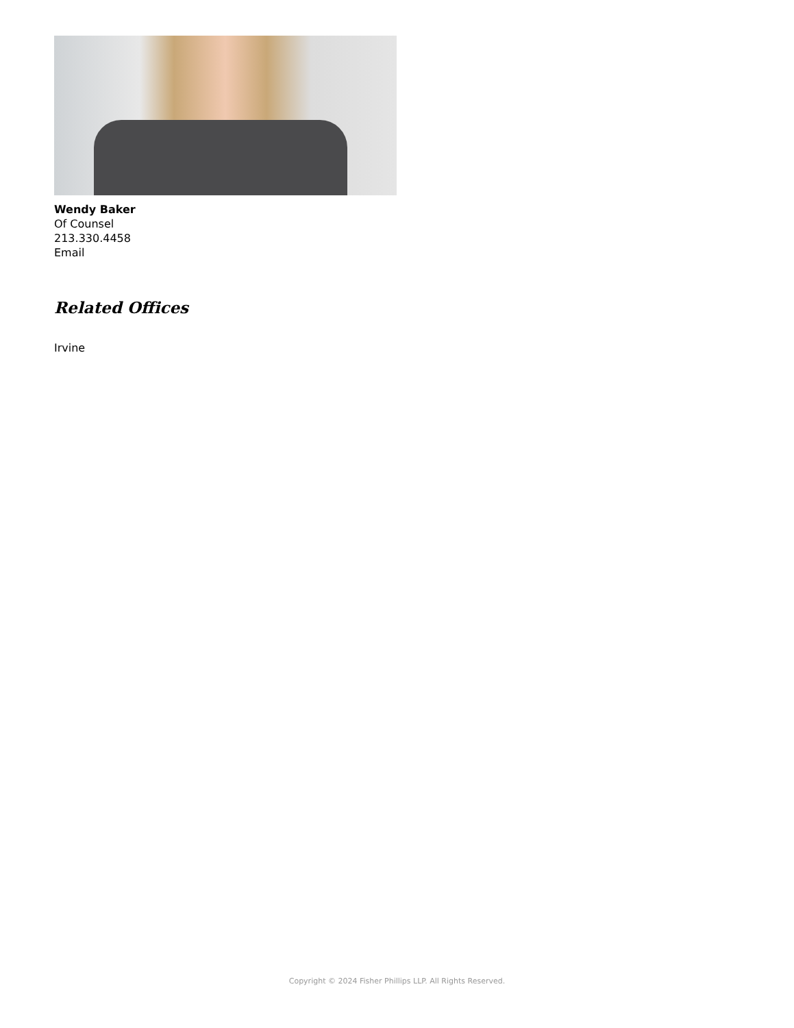Wendy Baker
Of Counsel
213.330.4458
Email
Related Offices
Irvine
Copyright © 2024 Fisher Phillips LLP. All Rights Reserved.